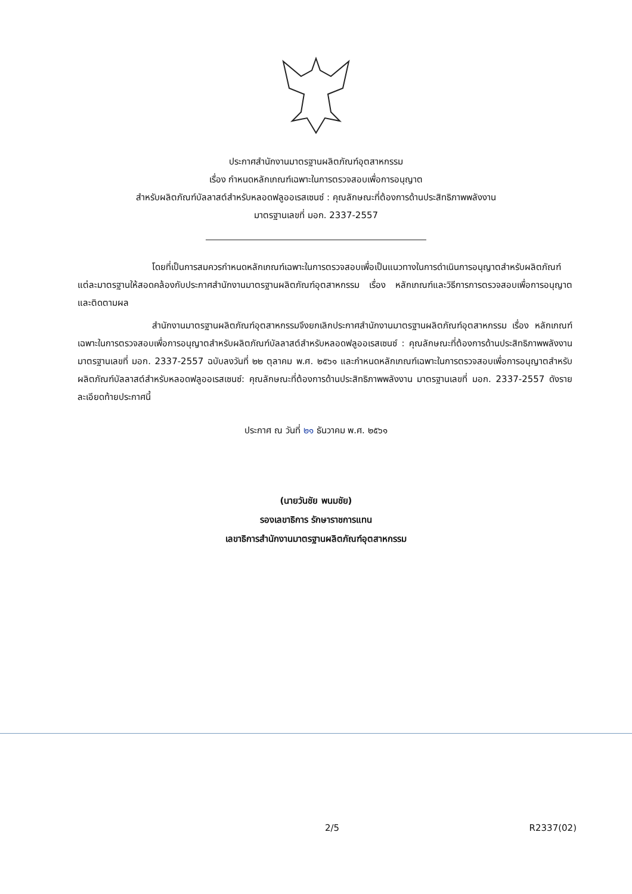ประกาศสำนักงานมาตรฐานผลิตภัณฑ์อุตสาหกรรม
เรื่อง กำหนดหลักเกณฑ์เฉพาะในการตรวจสอบเพื่อการอนุญาต
สำหรับผลิตภัณฑ์บัลลาสต์สำหรับหลอดฟลูออเรสเซนซ์ : คุณลักษณะที่ต้องการด้านประสิทธิภาพพลังงาน
มาตรฐานเลขที่ มอก. 2337-2557
โดยที่เป็นการสมควรกำหนดหลักเกณฑ์เฉพาะในการตรวจสอบเพื่อเป็นแนวทางในการดำเนินการอนุญาตสำหรับผลิตภัณฑ์แต่ละมาตรฐานให้สอดคล้องกับประกาศสำนักงานมาตรฐานผลิตภัณฑ์อุตสาหกรรม เรื่อง หลักเกณฑ์และวิธีการการตรวจสอบเพื่อการอนุญาตและติดตามผล
สำนักงานมาตรฐานผลิตภัณฑ์อุตสาหกรรมจึงยกเลิกประกาศสำนักงานมาตรฐานผลิตภัณฑ์อุตสาหกรรม เรื่อง หลักเกณฑ์เฉพาะในการตรวจสอบเพื่อการอนุญาตสำหรับผลิตภัณฑ์บัลลาสต์สำหรับหลอดฟลูออเรสเซนซ์ : คุณลักษณะที่ต้องการด้านประสิทธิภาพพลังงาน มาตรฐานเลขที่ มอก. 2337-2557 ฉบับลงวันที่ ๒๒ ตุลาคม พ.ศ. ๒๕๖๑ และกำหนดหลักเกณฑ์เฉพาะในการตรวจสอบเพื่อการอนุญาตสำหรับผลิตภัณฑ์บัลลาสต์สำหรับหลอดฟลูออเรสเซนซ์: คุณลักษณะที่ต้องการด้านประสิทธิภาพพลังงาน มาตรฐานเลขที่ มอก. 2337-2557 ดังรายละเอียดท้ายประกาศนี้
ประกาศ ณ วันที่ ๒๑ ธันวาคม พ.ศ. ๒๕๖๑
(นายวันชัย พนมชัย)
รองเลขาธิการ รักษาราชการแทน
เลขาธิการสำนักงานมาตรฐานผลิตภัณฑ์อุตสาหกรรม
2/5 R2337(02)